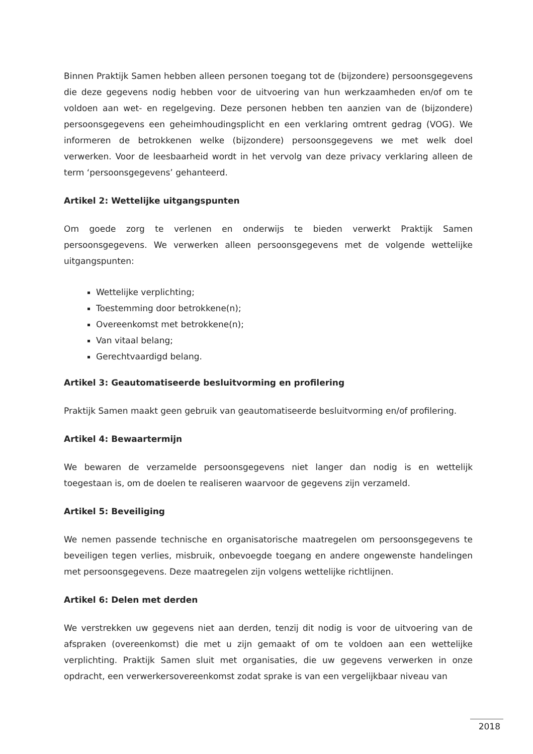Binnen Praktijk Samen hebben alleen personen toegang tot de (bijzondere) persoonsgegevens die deze gegevens nodig hebben voor de uitvoering van hun werkzaamheden en/of om te voldoen aan wet- en regelgeving. Deze personen hebben ten aanzien van de (bijzondere) persoonsgegevens een geheimhoudingsplicht en een verklaring omtrent gedrag (VOG). We informeren de betrokkenen welke (bijzondere) persoonsgegevens we met welk doel verwerken. Voor de leesbaarheid wordt in het vervolg van deze privacy verklaring alleen de term ‘persoonsgegevens’ gehanteerd.
Artikel 2: Wettelijke uitgangspunten
Om goede zorg te verlenen en onderwijs te bieden verwerkt Praktijk Samen persoonsgegevens. We verwerken alleen persoonsgegevens met de volgende wettelijke uitgangspunten:
Wettelijke verplichting;
Toestemming door betrokkene(n);
Overeenkomst met betrokkene(n);
Van vitaal belang;
Gerechtvaardigd belang.
Artikel 3: Geautomatiseerde besluitvorming en profilering
Praktijk Samen maakt geen gebruik van geautomatiseerde besluitvorming en/of profilering.
Artikel 4: Bewaartermijn
We bewaren de verzamelde persoonsgegevens niet langer dan nodig is en wettelijk toegestaan is, om de doelen te realiseren waarvoor de gegevens zijn verzameld.
Artikel 5: Beveiliging
We nemen passende technische en organisatorische maatregelen om persoonsgegevens te beveiligen tegen verlies, misbruik, onbevoegde toegang en andere ongewenste handelingen met persoonsgegevens. Deze maatregelen zijn volgens wettelijke richtlijnen.
Artikel 6: Delen met derden
We verstrekken uw gegevens niet aan derden, tenzij dit nodig is voor de uitvoering van de afspraken (overeenkomst) die met u zijn gemaakt of om te voldoen aan een wettelijke verplichting. Praktijk Samen sluit met organisaties, die uw gegevens verwerken in onze opdracht, een verwerkersovereenkomst zodat sprake is van een vergelijkbaar niveau van
2018